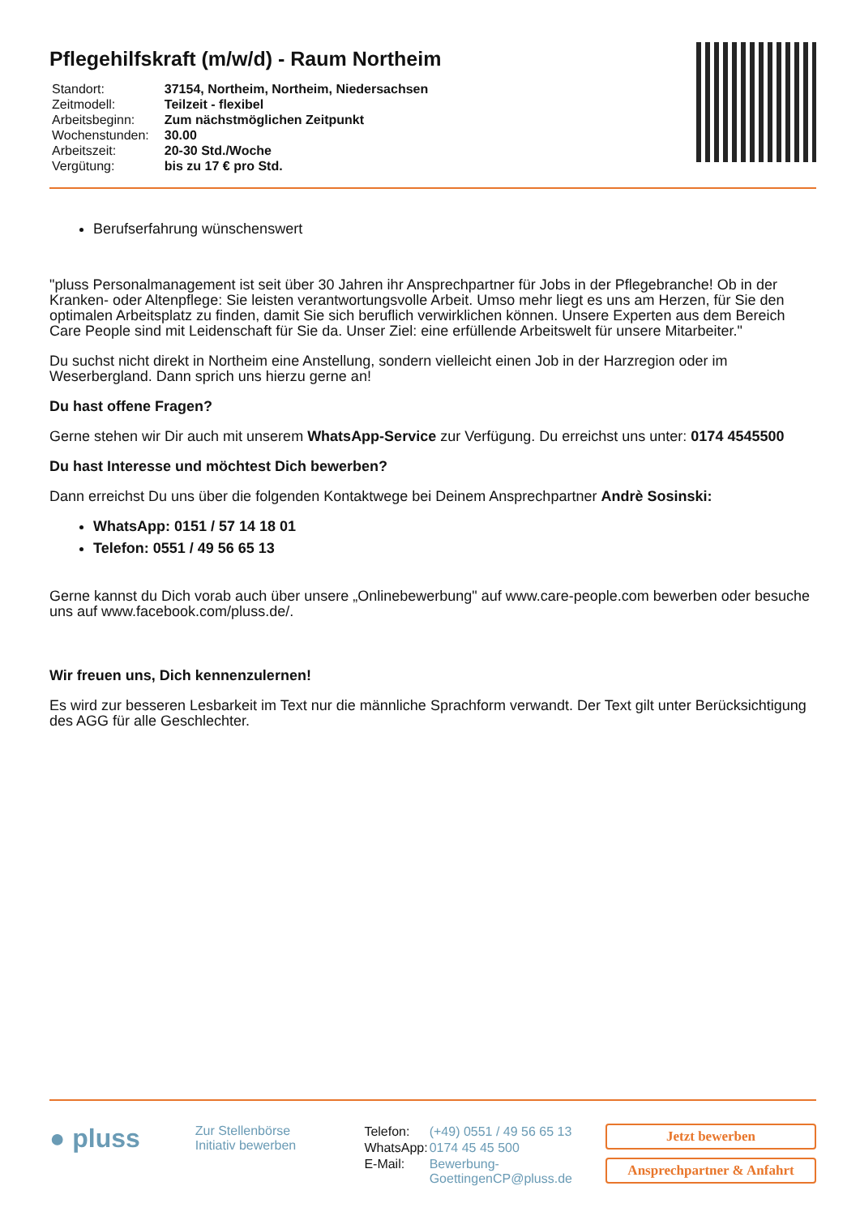Pflegehilfskraft (m/w/d) - Raum Northeim
| Standort: | 37154, Northeim, Northeim, Niedersachsen |
| Zeitmodell: | Teilzeit - flexibel |
| Arbeitsbeginn: | Zum nächstmöglichen Zeitpunkt |
| Wochenstunden: | 30.00 |
| Arbeitszeit: | 20-30 Std./Woche |
| Vergütung: | bis zu 17 € pro Std. |
Berufserfahrung wünschenswert
"pluss Personalmanagement ist seit über 30 Jahren ihr Ansprechpartner für Jobs in der Pflegebranche! Ob in der Kranken- oder Altenpflege: Sie leisten verantwortungsvolle Arbeit. Umso mehr liegt es uns am Herzen, für Sie den optimalen Arbeitsplatz zu finden, damit Sie sich beruflich verwirklichen können. Unsere Experten aus dem Bereich Care People sind mit Leidenschaft für Sie da. Unser Ziel: eine erfüllende Arbeitswelt für unsere Mitarbeiter."
Du suchst nicht direkt in Northeim eine Anstellung, sondern vielleicht einen Job in der Harzregion oder im Weserbergland. Dann sprich uns hierzu gerne an!
Du hast offene Fragen?
Gerne stehen wir Dir auch mit unserem WhatsApp-Service zur Verfügung. Du erreichst uns unter: 0174 4545500
Du hast Interesse und möchtest Dich bewerben?
Dann erreichst Du uns über die folgenden Kontaktwege bei Deinem Ansprechpartner Andrè Sosinski:
WhatsApp: 0151 / 57 14 18 01
Telefon: 0551 / 49 56 65 13
Gerne kannst du Dich vorab auch über unsere „Onlinebewerbung" auf www.care-people.com bewerben oder besuche uns auf www.facebook.com/pluss.de/.
Wir freuen uns, Dich kennenzulernen!
Es wird zur besseren Lesbarkeit im Text nur die männliche Sprachform verwandt. Der Text gilt unter Berücksichtigung des AGG für alle Geschlechter.
● pluss
Zur Stellenbörse
Initiativ bewerben
| Telefon: | (+49) 0551 / 49 56 65 13 |
| WhatsApp: | 0174 45 45 500 |
| E-Mail: | Bewerbung-GoettingenCP@pluss.de |
Jetzt bewerben
Ansprechpartner & Anfahrt